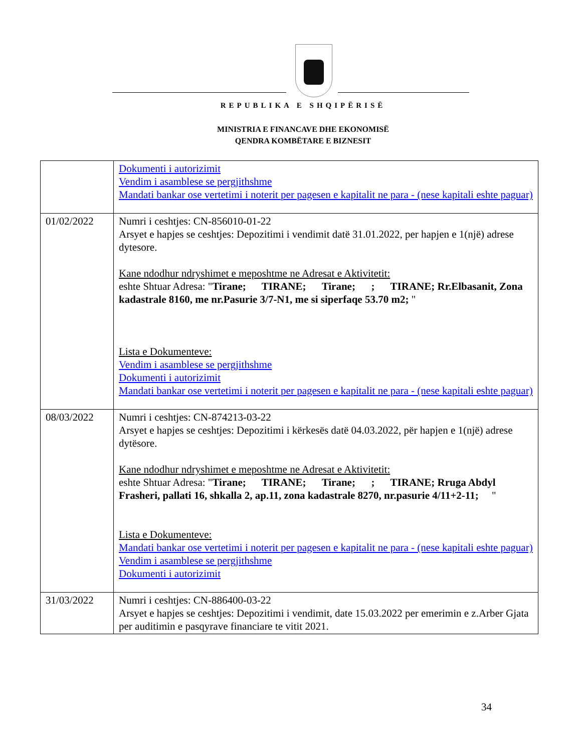REPUBLIKA E SHQIPËRISË
MINISTRIA E FINANCAVE DHE EKONOMISË
QENDRA KOMBËTARE E BIZNESIT
| | Dokumenti i autorizimit Vendim i asamblese se pergjithshme Mandati bankar ose vertetimi i noterit per pagesen e kapitalit ne para - (nese kapitali eshte paguar) |
| 01/02/2022 | Numri i ceshtjes: CN-856010-01-22 Arsyet e hapjes se ceshtjes: Depozitimi i vendimit datë 31.01.2022, per hapjen e 1(një) adrese dytesore. Kane ndodhur ndryshimet e meposhtme ne Adresat e Aktivitetit: eshte Shtuar Adresa: " Tirane; TIRANE; Tirane; ; TIRANE; Rr.Elbasanit, Zona kadastrale 8160, me nr.Pasurie 3/7-N1, me si siperfaqe 53.70 m2; " Lista e Dokumenteve: Vendim i asamblese se pergjithshme Dokumenti i autorizimit Mandati bankar ose vertetimi i noterit per pagesen e kapitalit ne para - (nese kapitali eshte paguar) |
| 08/03/2022 | Numri i ceshtjes: CN-874213-03-22 Arsyet e hapjes se ceshtjes: Depozitimi i kërkesës datë 04.03.2022, për hapjen e 1(një) adrese dytësore. Kane ndodhur ndryshimet e meposhtme ne Adresat e Aktivitetit: eshte Shtuar Adresa: " Tirane; TIRANE; Tirane; ; TIRANE; Rruga Abdyl Frasheri, pallati 16, shkalla 2, ap.11, zona kadastrale 8270, nr.pasurie 4/11+2-11; " Lista e Dokumenteve: Mandati bankar ose vertetimi i noterit per pagesen e kapitalit ne para - (nese kapitali eshte paguar) Vendim i asamblese se pergjithshme Dokumenti i autorizimit |
| 31/03/2022 | Numri i ceshtjes: CN-886400-03-22 Arsyet e hapjes se ceshtjes: Depozitimi i vendimit, date 15.03.2022 per emerimin e z.Arber Gjata per auditimin e pasqyrave financiare te vitit 2021. |
34